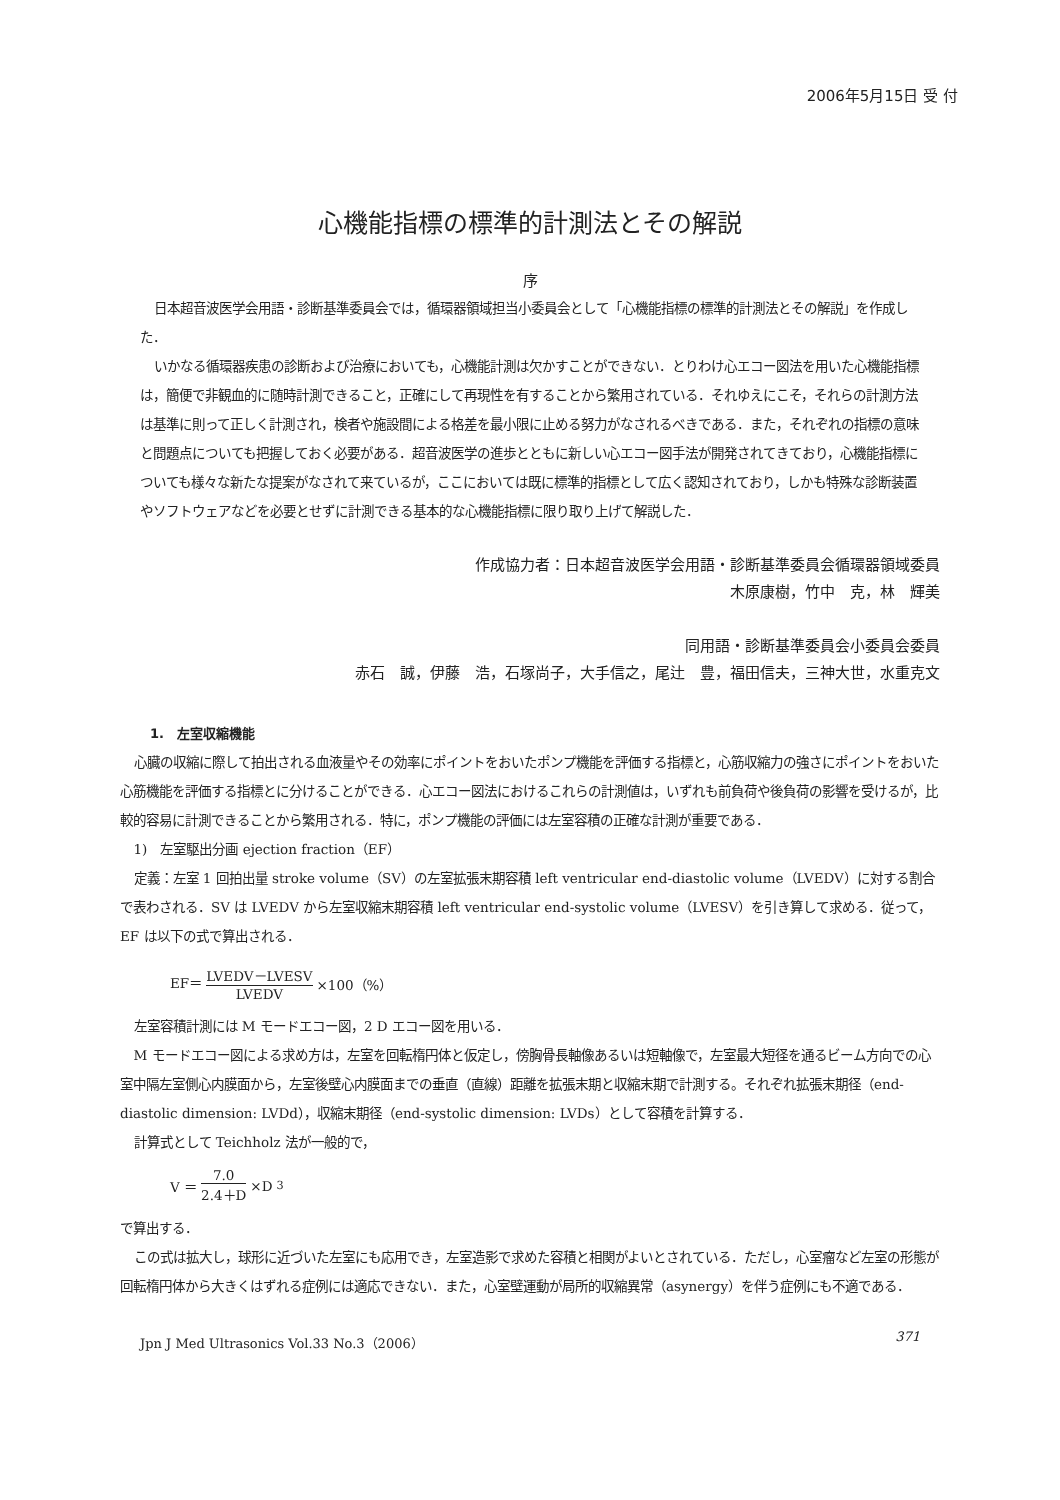2006年5月15日 受 付
心機能指標の標準的計測法とその解説
序
日本超音波医学会用語・診断基準委員会では，循環器領域担当小委員会として「心機能指標の標準的計測法とその解説」を作成した．
いかなる循環器疾患の診断および治療においても，心機能計測は欠かすことができない．とりわけ心エコー図法を用いた心機能指標は，簡便で非観血的に随時計測できること，正確にして再現性を有することから繁用されている．それゆえにこそ，それらの計測方法は基準に則って正しく計測され，検者や施設間による格差を最小限に止める努力がなされるべきである．また，それぞれの指標の意味と問題点についても把握しておく必要がある．超音波医学の進歩とともに新しい心エコー図手法が開発されてきており，心機能指標についても様々な新たな提案がなされて来ているが，ここにおいては既に標準的指標として広く認知されており，しかも特殊な診断装置やソフトウェアなどを必要とせずに計測できる基本的な心機能指標に限り取り上げて解説した．
作成協力者：日本超音波医学会用語・診断基準委員会循環器領域委員
木原康樹，竹中　克，林　輝美
同用語・診断基準委員会小委員会委員
赤石　誠，伊藤　浩，石塚尚子，大手信之，尾辻　豊，福田信夫，三神大世，水重克文
1.　左室収縮機能
心臓の収縮に際して拍出される血液量やその効率にポイントをおいたポンプ機能を評価する指標と，心筋収縮力の強さにポイントをおいた心筋機能を評価する指標とに分けることができる．心エコー図法におけるこれらの計測値は，いずれも前負荷や後負荷の影響を受けるが，比較的容易に計測できることから繁用される．特に，ポンプ機能の評価には左室容積の正確な計測が重要である．
1)　左室駆出分画 ejection fraction（EF）
定義：左室 1 回拍出量 stroke volume（SV）の左室拡張末期容積 left ventricular end-diastolic volume（LVEDV）に対する割合で表わされる．SV は LVEDV から左室収縮末期容積 left ventricular end-systolic volume（LVESV）を引き算して求める．従って，EF は以下の式で算出される．
EF＝ LVEDV－LVESV LVEDV ×100（%）
左室容積計測には M モードエコー図，2 D エコー図を用いる．
M モードエコー図による求め方は，左室を回転楕円体と仮定し，傍胸骨長軸像あるいは短軸像で，左室最大短径を通るビーム方向での心室中隔左室側心内膜面から，左室後壁心内膜面までの垂直（直線）距離を拡張末期と収縮末期で計測する。それぞれ拡張末期径（end-diastolic dimension: LVDd），収縮末期径（end-systolic dimension: LVDs）として容積を計算する．
計算式として Teichholz 法が一般的で，
V ＝ 7.0 2.4＋D ×D<sup>3</sup>
で算出する．
この式は拡大し，球形に近づいた左室にも応用でき，左室造影で求めた容積と相関がよいとされている．ただし，心室瘤など左室の形態が回転楕円体から大きくはずれる症例には適応できない．また，心室壁運動が局所的収縮異常（asynergy）を伴う症例にも不適である．
Jpn J Med Ultrasonics Vol.33 No.3（2006） 371